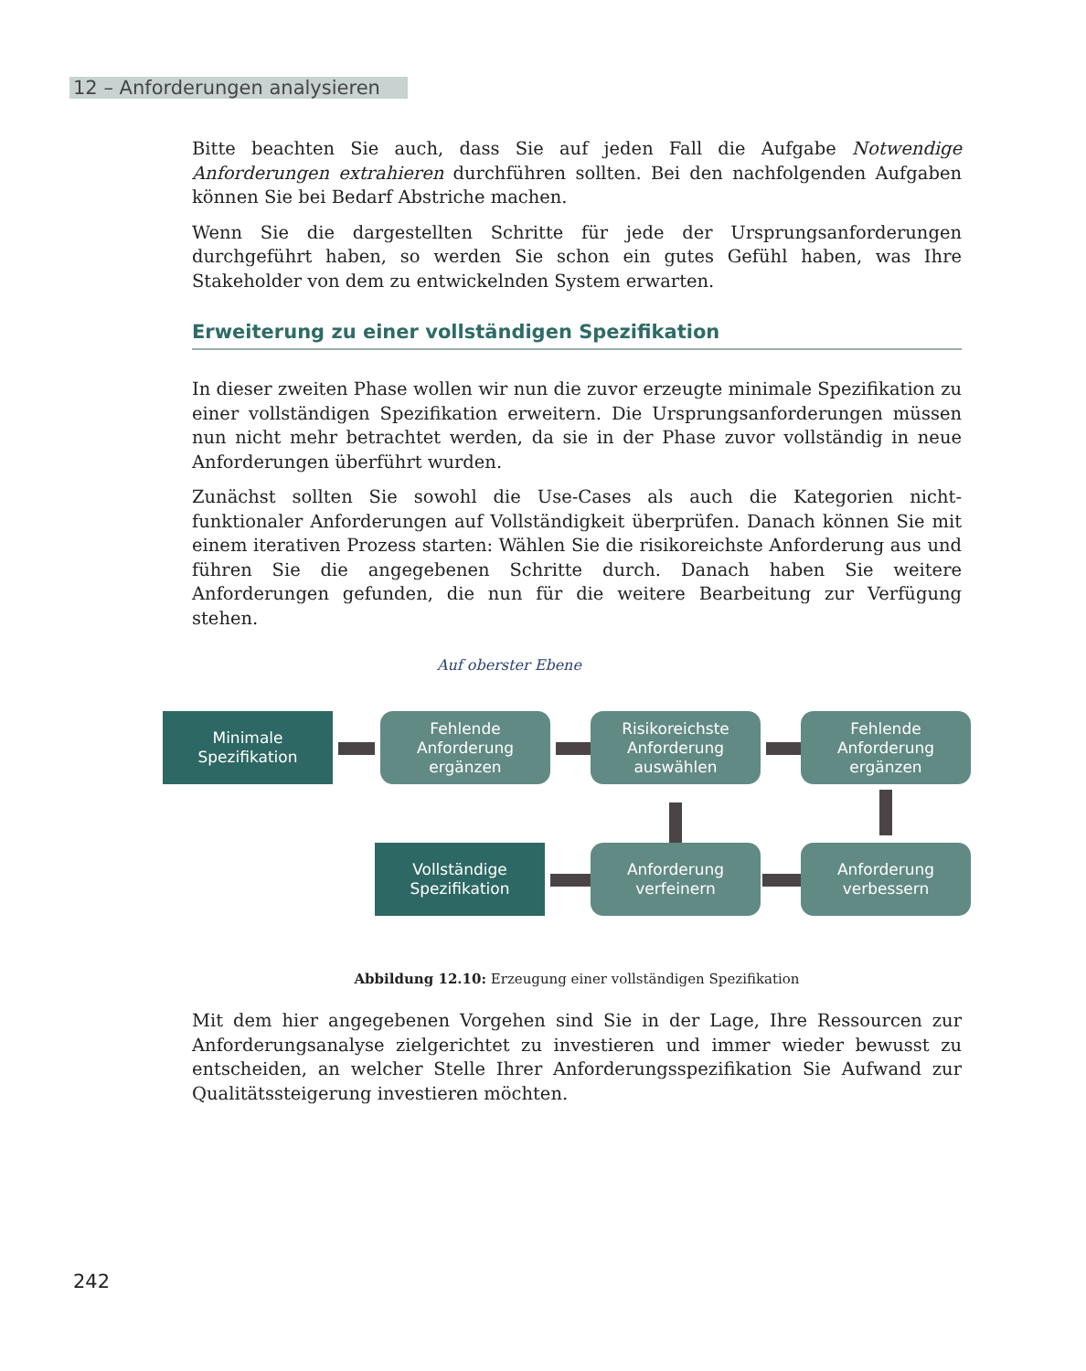12 – Anforderungen analysieren
Bitte beachten Sie auch, dass Sie auf jeden Fall die Aufgabe Notwendige Anforderungen extrahieren durchführen sollten. Bei den nachfolgenden Aufgaben können Sie bei Bedarf Abstriche machen.
Wenn Sie die dargestellten Schritte für jede der Ursprungsanforderungen durchgeführt haben, so werden Sie schon ein gutes Gefühl haben, was Ihre Stakeholder von dem zu entwickelnden System erwarten.
Erweiterung zu einer vollständigen Spezifikation
In dieser zweiten Phase wollen wir nun die zuvor erzeugte minimale Spezifikation zu einer vollständigen Spezifikation erweitern. Die Ursprungsanforderungen müssen nun nicht mehr betrachtet werden, da sie in der Phase zuvor vollständig in neue Anforderungen überführt wurden.
Zunächst sollten Sie sowohl die Use-Cases als auch die Kategorien nicht-funktionaler Anforderungen auf Vollständigkeit überprüfen. Danach können Sie mit einem iterativen Prozess starten: Wählen Sie die risikoreichste Anforderung aus und führen Sie die angegebenen Schritte durch. Danach haben Sie weitere Anforderungen gefunden, die nun für die weitere Bearbeitung zur Verfügung stehen.
Auf oberster Ebene
Minimale
Spezifikation
Fehlende
Anforderung
ergänzen
Risikoreichste
Anforderung
auswählen
Fehlende
Anforderung
ergänzen
Vollständige
Spezifikation
Anforderung
verfeinern
Anforderung
verbessern
Abbildung 12.10: Erzeugung einer vollständigen Spezifikation
Mit dem hier angegebenen Vorgehen sind Sie in der Lage, Ihre Ressourcen zur Anforderungsanalyse zielgerichtet zu investieren und immer wieder bewusst zu entscheiden, an welcher Stelle Ihrer Anforderungsspezifikation Sie Aufwand zur Qualitätssteigerung investieren möchten.
242